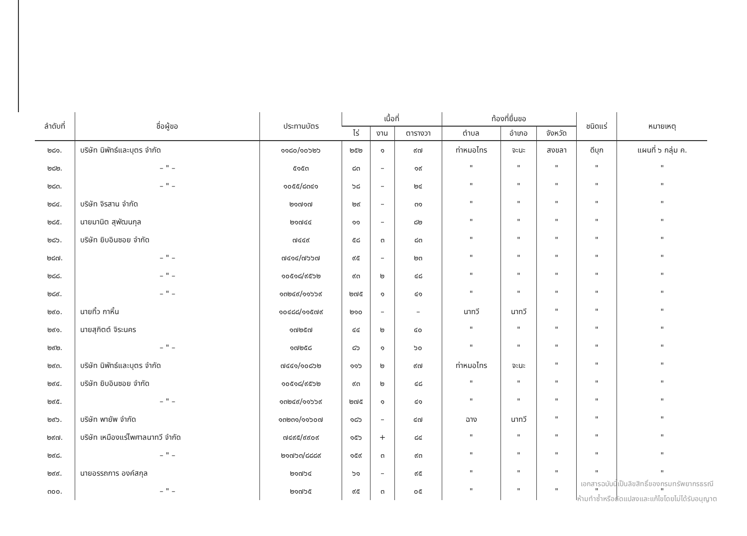| ลำดับที่ | ชื่อผู้ขอ | ประทานบัตร | เนื้อที่ | | | ท้องที่ยื่นขอ | | | ชนิดแร่ | หมายเหตุ |
| --- | --- | --- | --- | --- | --- | --- | --- | --- | --- | --- |
| | | | ไร่ | งาน | ตารางวา | ตำบล | อำเภอ | จังหวัด | | |
| ๒๘๑. | บริษัท นิพัทธ์และบุตร จำกัด | ๑๑๘๐/๑๐๖๒๖ | ๒๕๒ | ๑ | ๙๗ | ท่าหมอไทร | จะนะ | สงขลา | ดีบุก | แผนที่ ๖ กลุ่ม ค. |
| ๒๘๒. | – " – | ๕๑๕๓ | ๘๓ | – | ๑๙ | " | " | " | " | " |
| ๒๘๓. | – " – | ๑๐๕๕/๘๓๔๑ | ๖๘ | – | ๒๔ | " | " | " | " | " |
| ๒๘๔. | บริษัท จิรสาน จำกัด | ๒๑๗๑๗ | ๒๙ | – | ๓๑ | " | " | " | " | " |
| ๒๘๕. | นายมานิต สุพัฒนกุล | ๒๑๗๔๔ | ๑๑ | – | ๘๒ | " | " | " | " | " |
| ๒๘๖. | บริษัท ยิบอินซอย จำกัด | ๗๔๔๙ | ๕๘ | ๓ | ๘๓ | " | " | " | " | " |
| ๒๘๗. | – " – | ๗๔๑๔/๗๖๖๗ | ๙๕ | – | ๒๓ | " | " | " | " | " |
| ๒๘๘. | – " – | ๑๐๕๑๘/๙๕๖๒ | ๙๓ | ๒ | ๔๘ | " | " | " | " | " |
| ๒๘๙. | – " – | ๑๓๒๔๙/๑๑๖๖๙ | ๒๗๕ | ๑ | ๔๑ | " | " | " | " | " |
| ๒๙๐. | นายทิ้ว กาหิ้น | ๑๐๔๘๘/๑๑๕๗๙ | ๒๑๐ | – | – | นาทวี | นาทวี | " | " | " |
| ๒๙๑. | นายสุกิตต์ จิระนคร | ๑๗๒๕๗ | ๔๔ | ๒ | ๔๐ | " | " | " | " | " |
| ๒๙๒. | – " – | ๑๗๒๕๘ | ๘๖ | ๑ | ๖๐ | " | " | " | " | " |
| ๒๙๓. | บริษัท นิพัทธ์และบุตร จำกัด | ๗๔๔๑/๑๐๘๖๒ | ๑๑๖ | ๒ | ๙๗ | ท่าหมอไทร | จะนะ | " | " | " |
| ๒๙๔. | บริษัท ยิบอินซอย จำกัด | ๑๐๕๑๘/๙๕๖๒ | ๙๓ | ๒ | ๔๘ | " | " | " | " | " |
| ๒๙๕. | – " – | ๑๓๒๔๙/๑๑๖๖๙ | ๒๗๕ | ๑ | ๔๑ | " | " | " | " | " |
| ๒๙๖. | บริษัท พายัพ จำกัด | ๑๓๒๓๑/๑๑๖๐๗ | ๑๘๖ | – | ๔๗ | ฉาง | นาทวี | " | " | " |
| ๒๙๗. | บริษัท เหมืองแร่ไพศาลนาทวี จำกัด | ๗๔๙๕/๙๙๐๙ | ๑๕๖ | + | ๘๔ | " | " | " | " | " |
| ๒๙๘. | – " – | ๒๑๗๖๓/๘๘๘๙ | ๑๕๙ | ๓ | ๙๓ | " | " | " | " | " |
| ๒๙๙. | นายอรรถการ องค์สกุล | ๒๑๗๖๔ | ๖๑ | – | ๙๕ | " | " | " | " | " |
| ๓๐๐. | – " – | ๒๑๗๖๕ | ๙๕ | ๓ | ๐๕ | " | " | " | " | " |
เอกสารฉบับนี้เป็นลิขสิทธิ์ของกรมทรัพยากรธรณี
ห้ามทำซ้ำหรือดัดแปลงและแก้ไขโดยไม่ได้รับอนุญาต